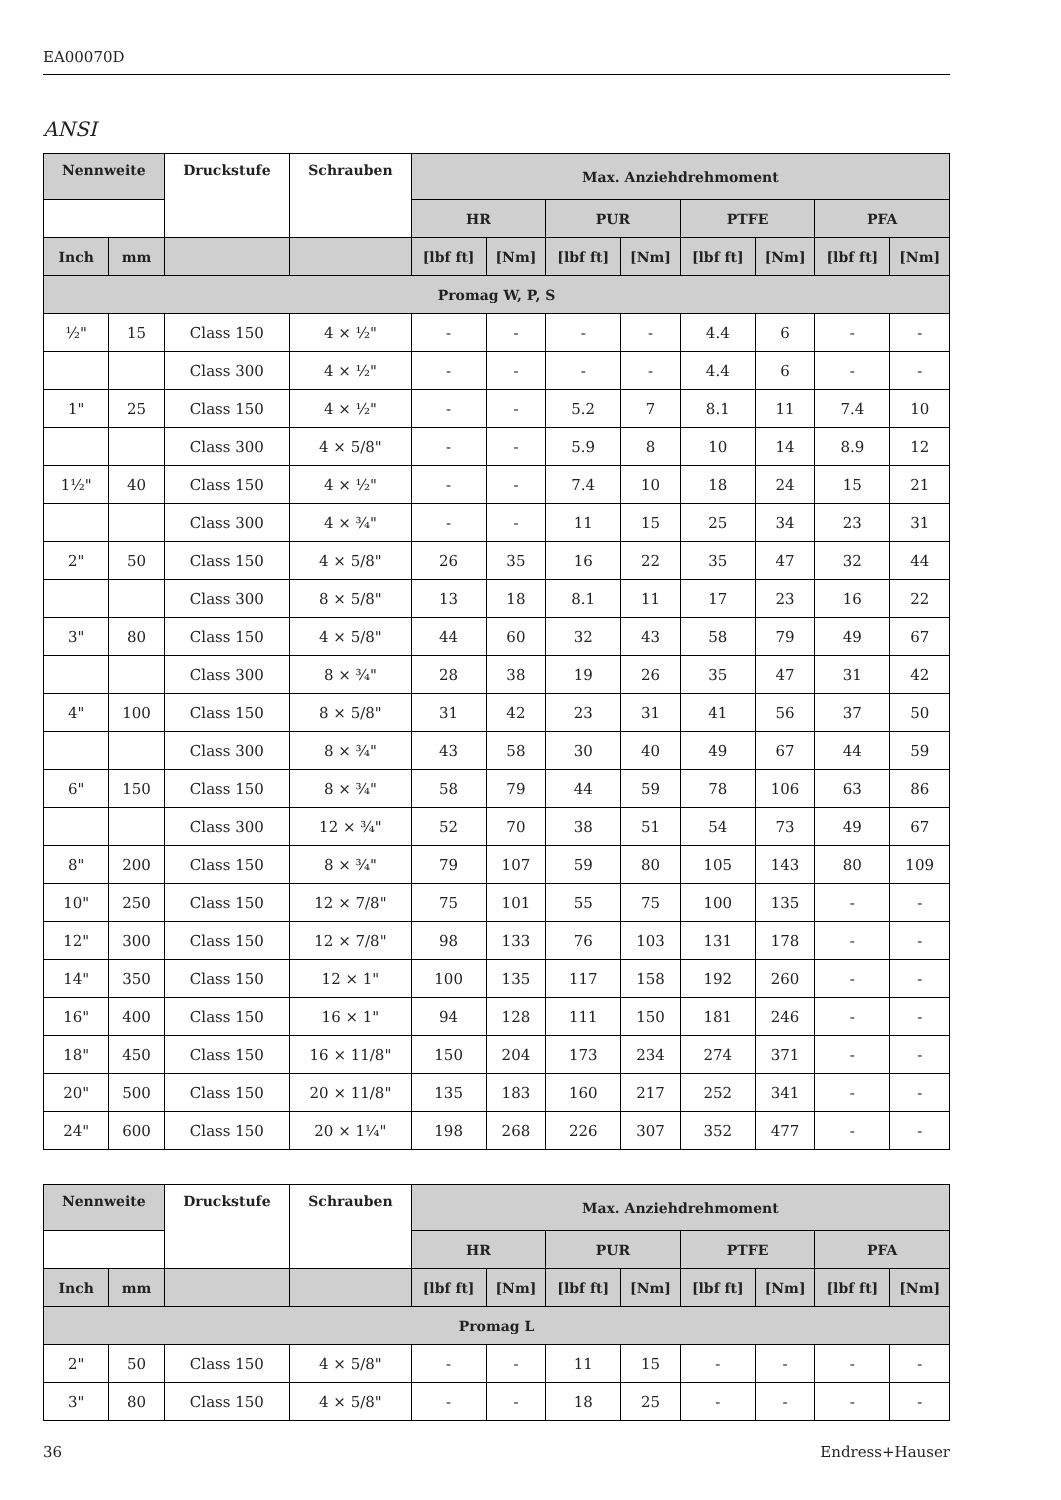EA00070D
ANSI
| Nennweite | | Druckstufe | Schrauben | Max. Anziehdrehmoment | | | | | | | |
| --- | --- | --- | --- | --- | --- | --- | --- | --- | --- | --- | --- |
| | | | | HR | | PUR | | PTFE | | PFA | |
| Inch | mm | | | [lbf ft] | [Nm] | [lbf ft] | [Nm] | [lbf ft] | [Nm] | [lbf ft] | [Nm] |
| Promag W, P, S | | | | | | | | | | | |
| ½" | 15 | Class 150 | 4 × ½" | - | - | - | - | 4.4 | 6 | - | - |
| | | Class 300 | 4 × ½" | - | - | - | - | 4.4 | 6 | - | - |
| 1" | 25 | Class 150 | 4 × ½" | - | - | 5.2 | 7 | 8.1 | 11 | 7.4 | 10 |
| | | Class 300 | 4 × 5/8" | - | - | 5.9 | 8 | 10 | 14 | 8.9 | 12 |
| 1½" | 40 | Class 150 | 4 × ½" | - | - | 7.4 | 10 | 18 | 24 | 15 | 21 |
| | | Class 300 | 4 × ¾" | - | - | 11 | 15 | 25 | 34 | 23 | 31 |
| 2" | 50 | Class 150 | 4 × 5/8" | 26 | 35 | 16 | 22 | 35 | 47 | 32 | 44 |
| | | Class 300 | 8 × 5/8" | 13 | 18 | 8.1 | 11 | 17 | 23 | 16 | 22 |
| 3" | 80 | Class 150 | 4 × 5/8" | 44 | 60 | 32 | 43 | 58 | 79 | 49 | 67 |
| | | Class 300 | 8 × ¾" | 28 | 38 | 19 | 26 | 35 | 47 | 31 | 42 |
| 4" | 100 | Class 150 | 8 × 5/8" | 31 | 42 | 23 | 31 | 41 | 56 | 37 | 50 |
| | | Class 300 | 8 × ¾" | 43 | 58 | 30 | 40 | 49 | 67 | 44 | 59 |
| 6" | 150 | Class 150 | 8 × ¾" | 58 | 79 | 44 | 59 | 78 | 106 | 63 | 86 |
| | | Class 300 | 12 × ¾" | 52 | 70 | 38 | 51 | 54 | 73 | 49 | 67 |
| 8" | 200 | Class 150 | 8 × ¾" | 79 | 107 | 59 | 80 | 105 | 143 | 80 | 109 |
| 10" | 250 | Class 150 | 12 × 7/8" | 75 | 101 | 55 | 75 | 100 | 135 | - | - |
| 12" | 300 | Class 150 | 12 × 7/8" | 98 | 133 | 76 | 103 | 131 | 178 | - | - |
| 14" | 350 | Class 150 | 12 × 1" | 100 | 135 | 117 | 158 | 192 | 260 | - | - |
| 16" | 400 | Class 150 | 16 × 1" | 94 | 128 | 111 | 150 | 181 | 246 | - | - |
| 18" | 450 | Class 150 | 16 × 11/8" | 150 | 204 | 173 | 234 | 274 | 371 | - | - |
| 20" | 500 | Class 150 | 20 × 11/8" | 135 | 183 | 160 | 217 | 252 | 341 | - | - |
| 24" | 600 | Class 150 | 20 × 1¼" | 198 | 268 | 226 | 307 | 352 | 477 | - | - |
| Nennweite | | Druckstufe | Schrauben | Max. Anziehdrehmoment | | | | | | | |
| --- | --- | --- | --- | --- | --- | --- | --- | --- | --- | --- | --- |
| | | | | HR | | PUR | | PTFE | | PFA | |
| Inch | mm | | | [lbf ft] | [Nm] | [lbf ft] | [Nm] | [lbf ft] | [Nm] | [lbf ft] | [Nm] |
| Promag L | | | | | | | | | | | |
| 2" | 50 | Class 150 | 4 × 5/8" | - | - | 11 | 15 | - | - | - | - |
| 3" | 80 | Class 150 | 4 × 5/8" | - | - | 18 | 25 | - | - | - | - |
36 Endress+Hauser